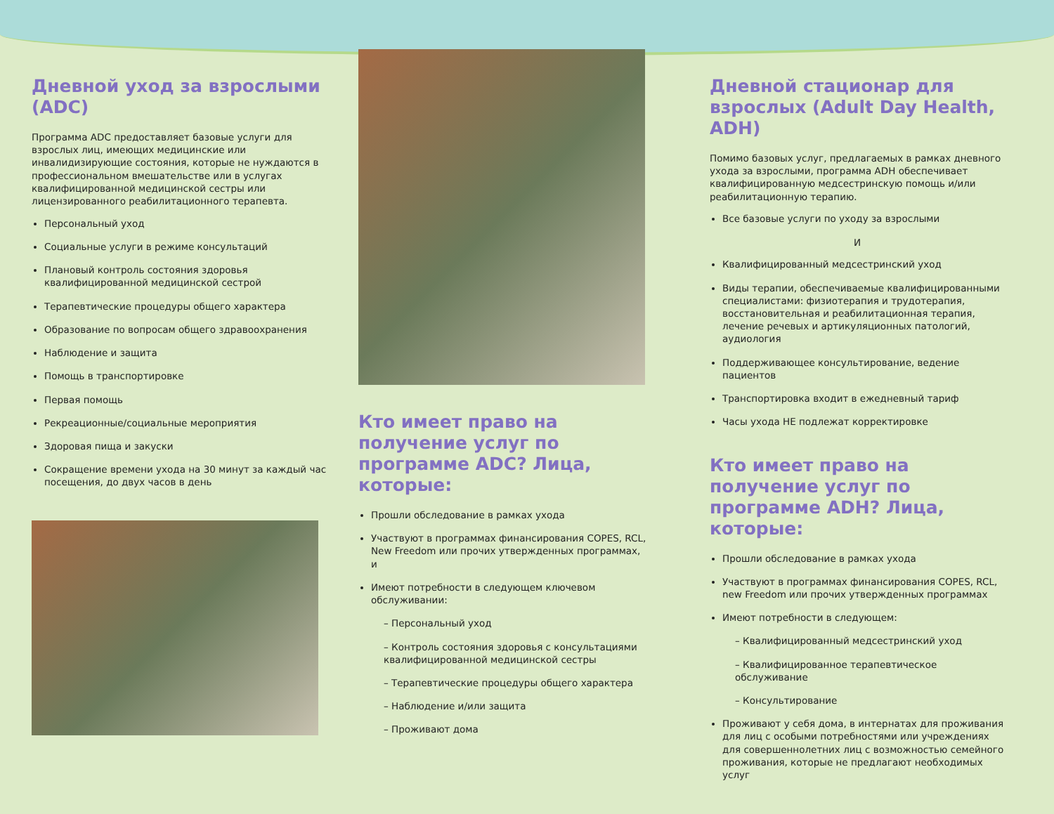Дневной уход за взрослыми (ADC)
Программа ADC предоставляет базовые услуги для взрослых лиц, имеющих медицинские или инвалидизирующие состояния, которые не нуждаются в профессиональном вмешательстве или в услугах квалифицированной медицинской сестры или лицензированного реабилитационного терапевта.
Персональный уход
Социальные услуги в режиме консультаций
Плановый контроль состояния здоровья квалифицированной медицинской сестрой
Терапевтические процедуры общего характера
Образование по вопросам общего здравоохранения
Наблюдение и защита
Помощь в транспортировке
Первая помощь
Рекреационные/социальные мероприятия
Здоровая пища и закуски
Сокращение времени ухода на 30 минут за каждый час посещения, до двух часов в день
Кто имеет право на получение услуг по программе ADC? Лица, которые:
Прошли обследование в рамках ухода
Участвуют в программах финансирования COPES, RCL, New Freedom или прочих утвержденных программах, и
Имеют потребности в следующем ключевом обслуживании:
– Персональный уход
– Контроль состояния здоровья с консультациями квалифицированной медицинской сестры
– Терапевтические процедуры общего характера
– Наблюдение и/или защита
– Проживают дома
Дневной стационар для взрослых (Adult Day Health, ADH)
Помимо базовых услуг, предлагаемых в рамках дневного ухода за взрослыми, программа ADH обеспечивает квалифицированную медсестринскую помощь и/или реабилитационную терапию.
Все базовые услуги по уходу за взрослыми
И
Квалифицированный медсестринский уход
Виды терапии, обеспечиваемые квалифицированными специалистами: физиотерапия и трудотерапия, восстановительная и реабилитационная терапия, лечение речевых и артикуляционных патологий, аудиология
Поддерживающее консультирование, ведение пациентов
Транспортировка входит в ежедневный тариф
Часы ухода НЕ подлежат корректировке
Кто имеет право на получение услуг по программе ADH? Лица, которые:
Прошли обследование в рамках ухода
Участвуют в программах финансирования COPES, RCL, new Freedom или прочих утвержденных программах
Имеют потребности в следующем:
– Квалифицированный медсестринский уход
– Квалифицированное терапевтическое обслуживание
– Консультирование
Проживают у себя дома, в интернатах для проживания для лиц с особыми потребностями или учреждениях для совершеннолетних лиц с возможностью семейного проживания, которые не предлагают необходимых услуг